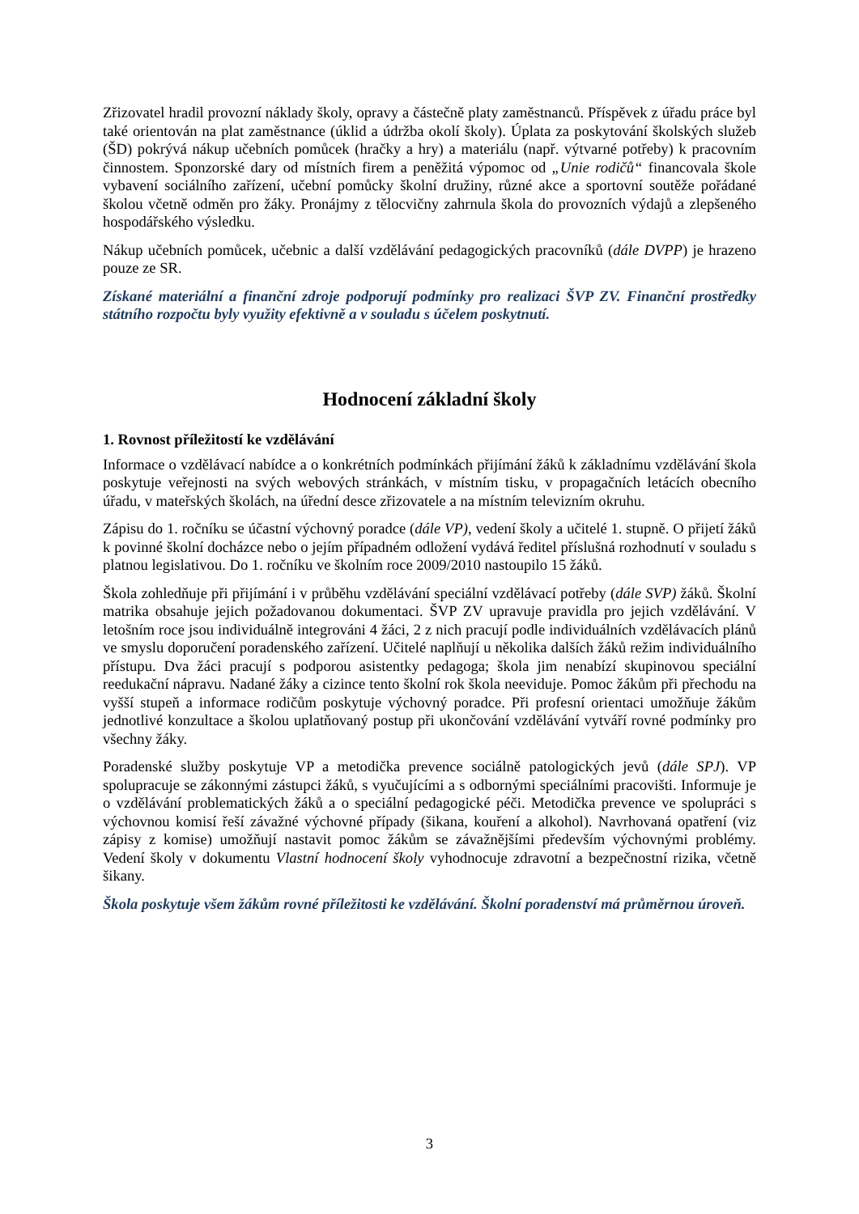Zřizovatel hradil provozní náklady školy, opravy a částečně platy zaměstnanců. Příspěvek z úřadu práce byl také orientován na plat zaměstnance (úklid a údržba okolí školy). Úplata za poskytování školských služeb (ŠD) pokrývá nákup učebních pomůcek (hračky a hry) a materiálu (např. výtvarné potřeby) k pracovním činnostem. Sponzorské dary od místních firem a peněžitá výpomoc od „Unie rodičů“ financovala škole vybavení sociálního zařízení, učební pomůcky školní družiny, různé akce a sportovní soutěže pořádané školou včetně odměn pro žáky. Pronájmy z tělocvičny zahrnula škola do provozních výdajů a zlepšeného hospodářského výsledku.
Nákup učebních pomůcek, učebnic a další vzdělávání pedagogických pracovníků (dále DVPP) je hrazeno pouze ze SR.
Získané materiální a finanční zdroje podporují podmínky pro realizaci ŠVP ZV. Finanční prostředky státního rozpočtu byly využity efektivně a v souladu s účelem poskytnutí.
Hodnocení základní školy
1. Rovnost příležitostí ke vzdělávání
Informace o vzdělávací nabídce a o konkrétních podmínkách přijímání žáků k základnímu vzdělávání škola poskytuje veřejnosti na svých webových stránkách, v místním tisku, v propagačních letácích obecního úřadu, v mateřských školách, na úřední desce zřizovatele a na místním televizním okruhu.
Zápisu do 1. ročníku se účastní výchovný poradce (dále VP), vedení školy a učitelé 1. stupně. O přijetí žáků k povinné školní docházce nebo o jejím případném odložení vydává ředitel příslušná rozhodnutí v souladu s platnou legislativou. Do 1. ročníku ve školním roce 2009/2010 nastoupilo 15 žáků.
Škola zohledňuje při přijímání i v průběhu vzdělávání speciální vzdělávací potřeby (dále SVP) žáků. Školní matrika obsahuje jejich požadovanou dokumentaci. ŠVP ZV upravuje pravidla pro jejich vzdělávání. V letošním roce jsou individuálně integrováni 4 žáci, 2 z nich pracují podle individuálních vzdělávacích plánů ve smyslu doporučení poradenského zařízení. Učitelé naplňují u několika dalších žáků režim individuálního přístupu. Dva žáci pracují s podporou asistentky pedagoga; škola jim nenabízí skupinovou speciální reedukační nápravu. Nadané žáky a cizince tento školní rok škola neeviduje. Pomoc žákům při přechodu na vyšší stupeň a informace rodičům poskytuje výchovný poradce. Při profesní orientaci umožňuje žákům jednotlivé konzultace a školou uplatňovaný postup při ukončování vzdělávání vytváří rovné podmínky pro všechny žáky.
Poradenské služby poskytuje VP a metodička prevence sociálně patologických jevů (dále SPJ). VP spolupracuje se zákonnými zástupci žáků, s vyučujícími a s odbornými speciálními pracovišti. Informuje je o vzdělávání problematických žáků a o speciální pedagogické péči. Metodička prevence ve spolupráci s výchovnou komisí řeší závažné výchovné případy (šikana, kouření a alkohol). Navrhovaná opatření (viz zápisy z komise) umožňují nastavit pomoc žákům se závažnějšími především výchovnými problémy. Vedení školy v dokumentu Vlastní hodnocení školy vyhodnocuje zdravotní a bezpečnostní rizika, včetně šikany.
Škola poskytuje všem žákům rovné příležitosti ke vzdělávání. Školní poradenství má průměrnou úroveň.
3